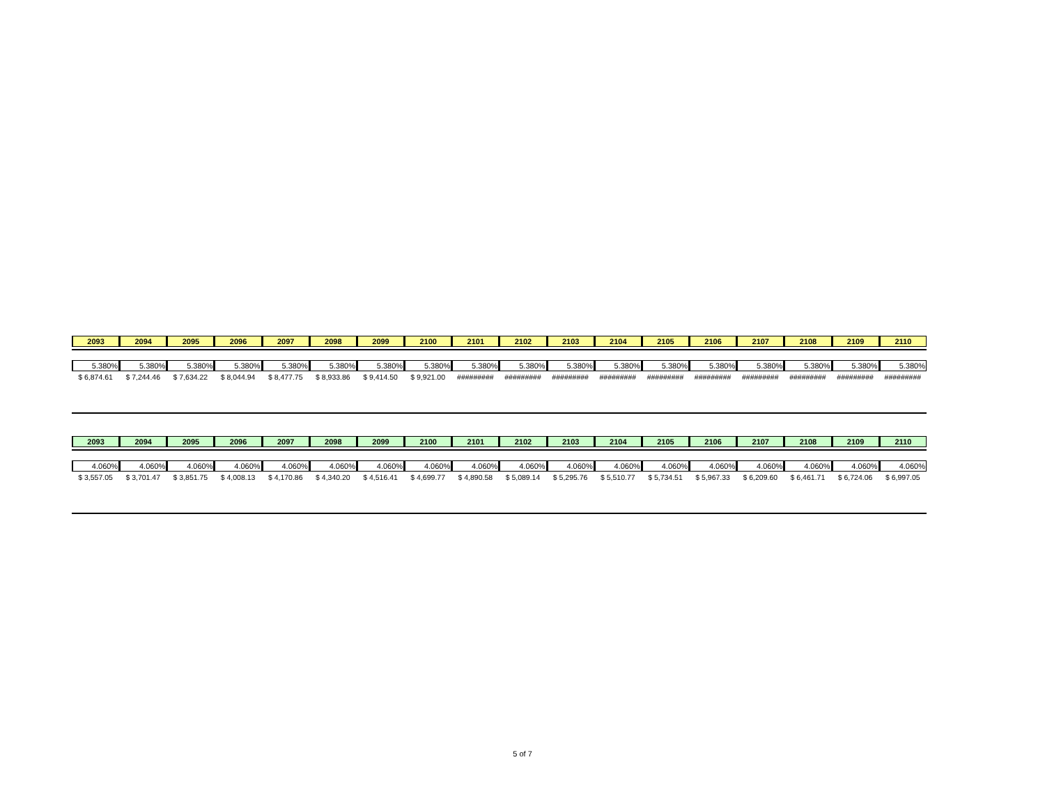| 2093 | 2094 | 2095 | 2096 | 2097 | 2098 | 2099 | 2100 | 2101 | 2102 | 2103 | 2104 | 2105 | 2106 | 2107 | 2108 | 2109 | 2110 |
| --- | --- | --- | --- | --- | --- | --- | --- | --- | --- | --- | --- | --- | --- | --- | --- | --- | --- |
| 5.380% | 5.380% | 5.380% | 5.380% | 5.380% | 5.380% | 5.380% | 5.380% | 5.380% | 5.380% | 5.380% | 5.380% | 5.380% | 5.380% | 5.380% | 5.380% | 5.380% | 5.380% |
| $ 6,874.61 | $ 7,244.46 | $ 7,634.22 | $ 8,044.94 | $ 8,477.75 | $ 8,933.86 | $ 9,414.50 | $ 9,921.00 | ######### | ######### | ######### | ######### | ######### | ######### | ######### | ######### | ######### | ######### |
| 2093 | 2094 | 2095 | 2096 | 2097 | 2098 | 2099 | 2100 | 2101 | 2102 | 2103 | 2104 | 2105 | 2106 | 2107 | 2108 | 2109 | 2110 |
| --- | --- | --- | --- | --- | --- | --- | --- | --- | --- | --- | --- | --- | --- | --- | --- | --- | --- |
| 4.060% | 4.060% | 4.060% | 4.060% | 4.060% | 4.060% | 4.060% | 4.060% | 4.060% | 4.060% | 4.060% | 4.060% | 4.060% | 4.060% | 4.060% | 4.060% | 4.060% | 4.060% |
| $ 3,557.05 | $ 3,701.47 | $ 3,851.75 | $ 4,008.13 | $ 4,170.86 | $ 4,340.20 | $ 4,516.41 | $ 4,699.77 | $ 4,890.58 | $ 5,089.14 | $ 5,295.76 | $ 5,510.77 | $ 5,734.51 | $ 5,967.33 | $ 6,209.60 | $ 6,461.71 | $ 6,724.06 | $ 6,997.05 |
5 of 7